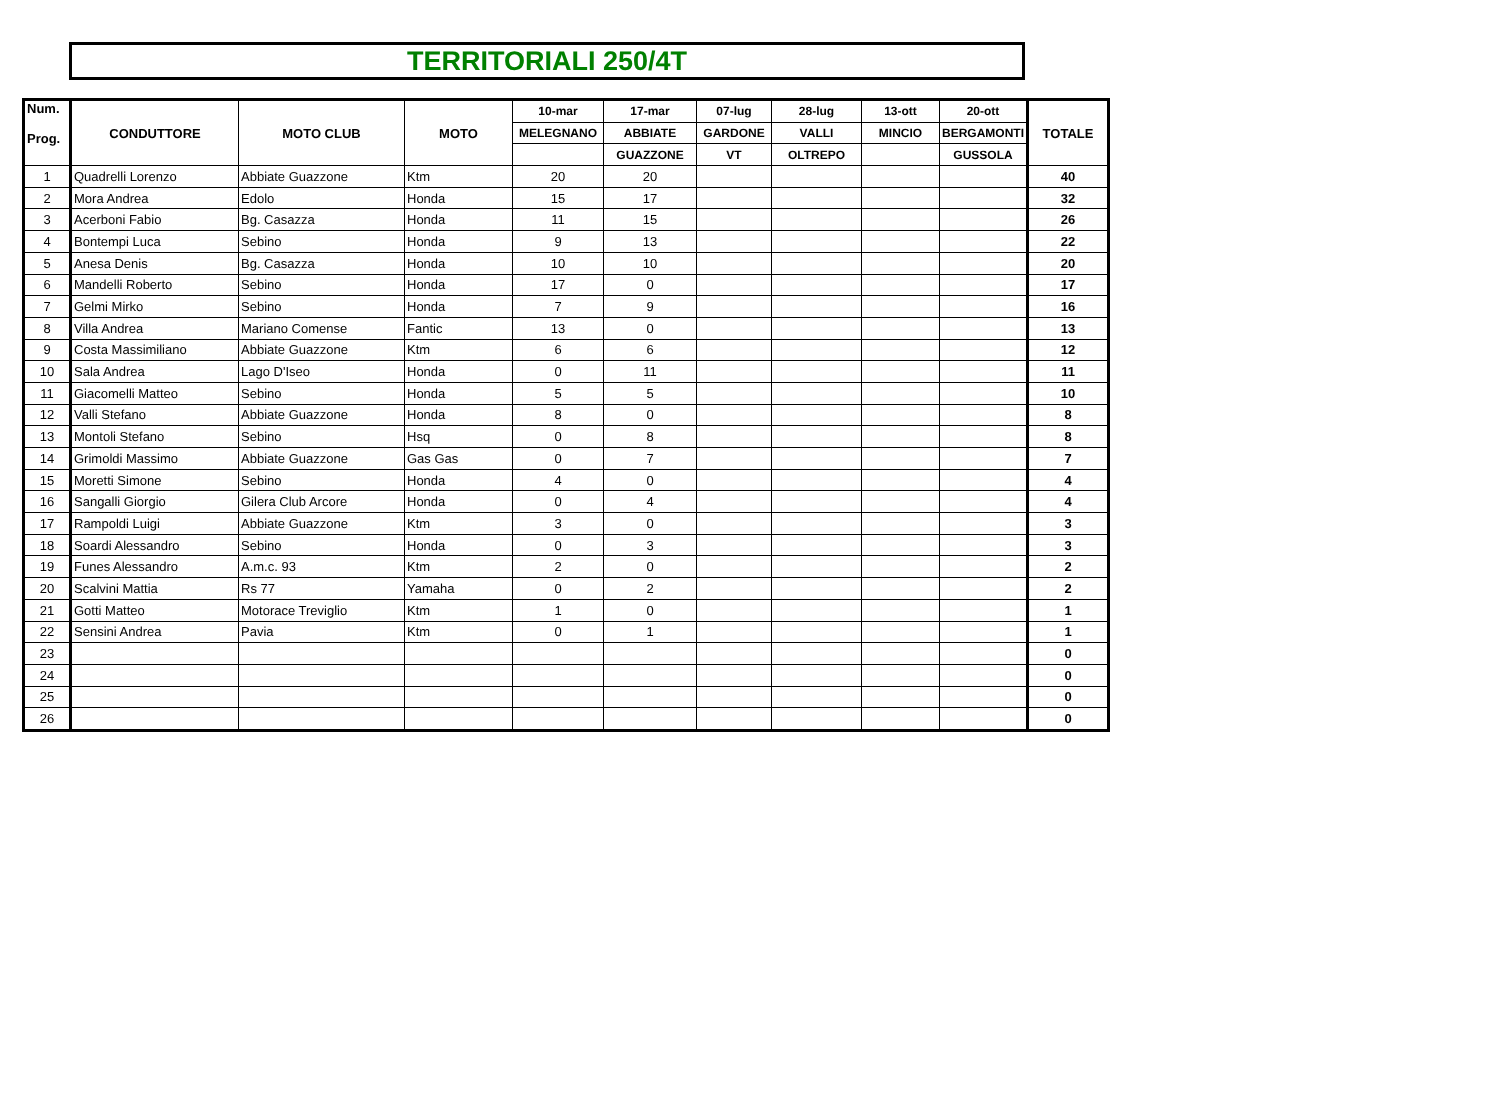TERRITORIALI 250/4T
| Num. Prog. | CONDUTTORE | MOTO CLUB | MOTO | 10-mar | 17-mar | 07-lug | 28-lug | 13-ott | 20-ott | TOTALE |
| --- | --- | --- | --- | --- | --- | --- | --- | --- | --- | --- |
| | | | | MELEGNANO | ABBIATE | GARDONE | VALLI | MINCIO | BERGAMONTI | |
| | | | | | GUAZZONE | VT | OLTREPO | | GUSSOLA | |
| 1 | Quadrelli Lorenzo | Abbiate Guazzone | Ktm | 20 | 20 | | | | | 40 |
| 2 | Mora Andrea | Edolo | Honda | 15 | 17 | | | | | 32 |
| 3 | Acerboni Fabio | Bg. Casazza | Honda | 11 | 15 | | | | | 26 |
| 4 | Bontempi Luca | Sebino | Honda | 9 | 13 | | | | | 22 |
| 5 | Anesa Denis | Bg. Casazza | Honda | 10 | 10 | | | | | 20 |
| 6 | Mandelli Roberto | Sebino | Honda | 17 | 0 | | | | | 17 |
| 7 | Gelmi Mirko | Sebino | Honda | 7 | 9 | | | | | 16 |
| 8 | Villa Andrea | Mariano Comense | Fantic | 13 | 0 | | | | | 13 |
| 9 | Costa Massimiliano | Abbiate Guazzone | Ktm | 6 | 6 | | | | | 12 |
| 10 | Sala Andrea | Lago D'Iseo | Honda | 0 | 11 | | | | | 11 |
| 11 | Giacomelli Matteo | Sebino | Honda | 5 | 5 | | | | | 10 |
| 12 | Valli Stefano | Abbiate Guazzone | Honda | 8 | 0 | | | | | 8 |
| 13 | Montoli Stefano | Sebino | Hsq | 0 | 8 | | | | | 8 |
| 14 | Grimoldi Massimo | Abbiate Guazzone | Gas Gas | 0 | 7 | | | | | 7 |
| 15 | Moretti Simone | Sebino | Honda | 4 | 0 | | | | | 4 |
| 16 | Sangalli Giorgio | Gilera Club Arcore | Honda | 0 | 4 | | | | | 4 |
| 17 | Rampoldi Luigi | Abbiate Guazzone | Ktm | 3 | 0 | | | | | 3 |
| 18 | Soardi Alessandro | Sebino | Honda | 0 | 3 | | | | | 3 |
| 19 | Funes Alessandro | A.m.c. 93 | Ktm | 2 | 0 | | | | | 2 |
| 20 | Scalvini Mattia | Rs 77 | Yamaha | 0 | 2 | | | | | 2 |
| 21 | Gotti Matteo | Motorace Treviglio | Ktm | 1 | 0 | | | | | 1 |
| 22 | Sensini Andrea | Pavia | Ktm | 0 | 1 | | | | | 1 |
| 23 | | | | | | | | | | 0 |
| 24 | | | | | | | | | | 0 |
| 25 | | | | | | | | | | 0 |
| 26 | | | | | | | | | | 0 |